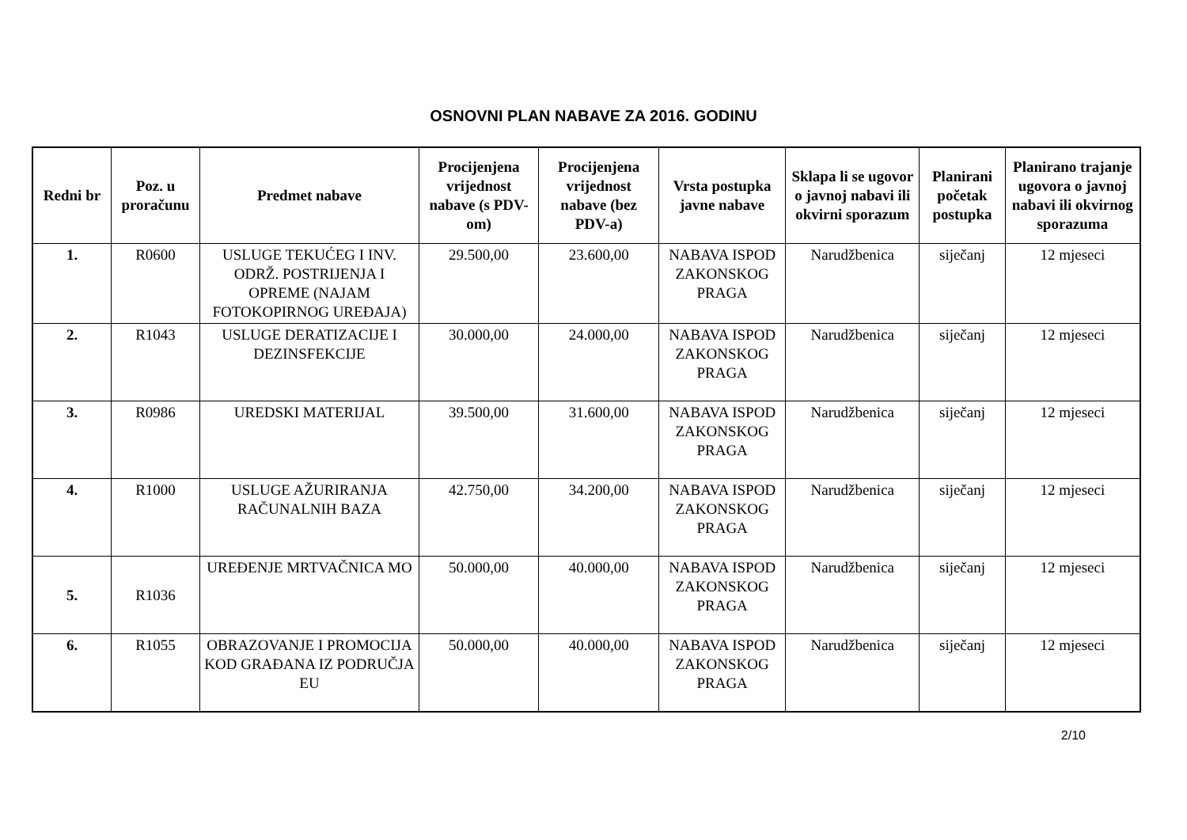OSNOVNI PLAN NABAVE ZA 2016. GODINU
| Redni br | Poz. u proračunu | Predmet nabave | Procijenjena vrijednost nabave (s PDV-om) | Procijenjena vrijednost nabave (bez PDV-a) | Vrsta postupka javne nabave | Sklapa li se ugovor o javnoj nabavi ili okvirni sporazum | Planirani početak postupka | Planirano trajanje ugovora o javnoj nabavi ili okvirnog sporazuma |
| --- | --- | --- | --- | --- | --- | --- | --- | --- |
| 1. | R0600 | USLUGE TEKUĆEG I INV. ODRŽ. POSTRIJENJA I OPREME (NAJAM FOTOKOPIRNOG UREĐAJA) | 29.500,00 | 23.600,00 | NABAVA ISPOD ZAKONSKOG PRAGA | Narudžbenica | siječanj | 12 mjeseci |
| 2. | R1043 | USLUGE DERATIZACIJE I DEZINSFEKCIJE | 30.000,00 | 24.000,00 | NABAVA ISPOD ZAKONSKOG PRAGA | Narudžbenica | siječanj | 12 mjeseci |
| 3. | R0986 | UREDSKI MATERIJAL | 39.500,00 | 31.600,00 | NABAVA ISPOD ZAKONSKOG PRAGA | Narudžbenica | siječanj | 12 mjeseci |
| 4. | R1000 | USLUGE AŽURIRANJA RAČUNALNIH BAZA | 42.750,00 | 34.200,00 | NABAVA ISPOD ZAKONSKOG PRAGA | Narudžbenica | siječanj | 12 mjeseci |
| 5. | R1036 | UREĐENJE MRTVAČNICA MO | 50.000,00 | 40.000,00 | NABAVA ISPOD ZAKONSKOG PRAGA | Narudžbenica | siječanj | 12 mjeseci |
| 6. | R1055 | OBRAZOVANJE I PROMOCIJA KOD GRAĐANA IZ PODRUČJA EU | 50.000,00 | 40.000,00 | NABAVA ISPOD ZAKONSKOG PRAGA | Narudžbenica | siječanj | 12 mjeseci |
2/10